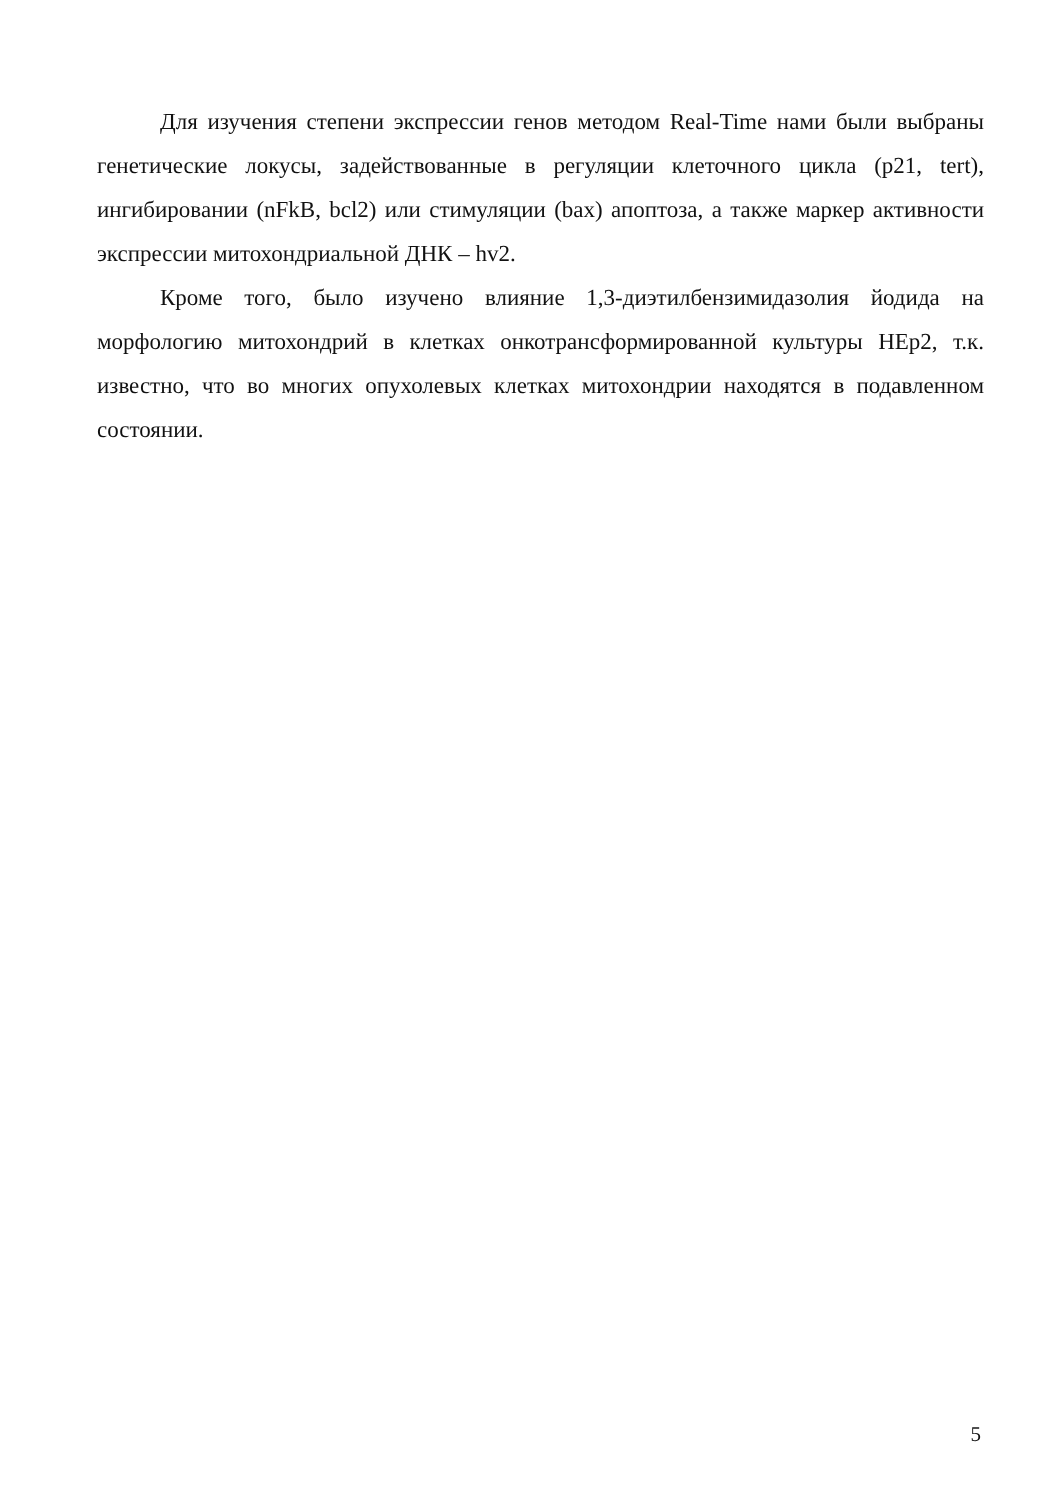Для изучения степени экспрессии генов методом Real-Time нами были выбраны генетические локусы, задействованные в регуляции клеточного цикла (p21, tert), ингибировании (nFkB, bcl2) или стимуляции (bax) апоптоза, а также маркер активности экспрессии митохондриальной ДНК – hv2.
Кроме того, было изучено влияние 1,3-диэтилбензимидазолия йодида на морфологию митохондрий в клетках онкотрансформированной культуры HEp2, т.к. известно, что во многих опухолевых клетках митохондрии находятся в подавленном состоянии.
5